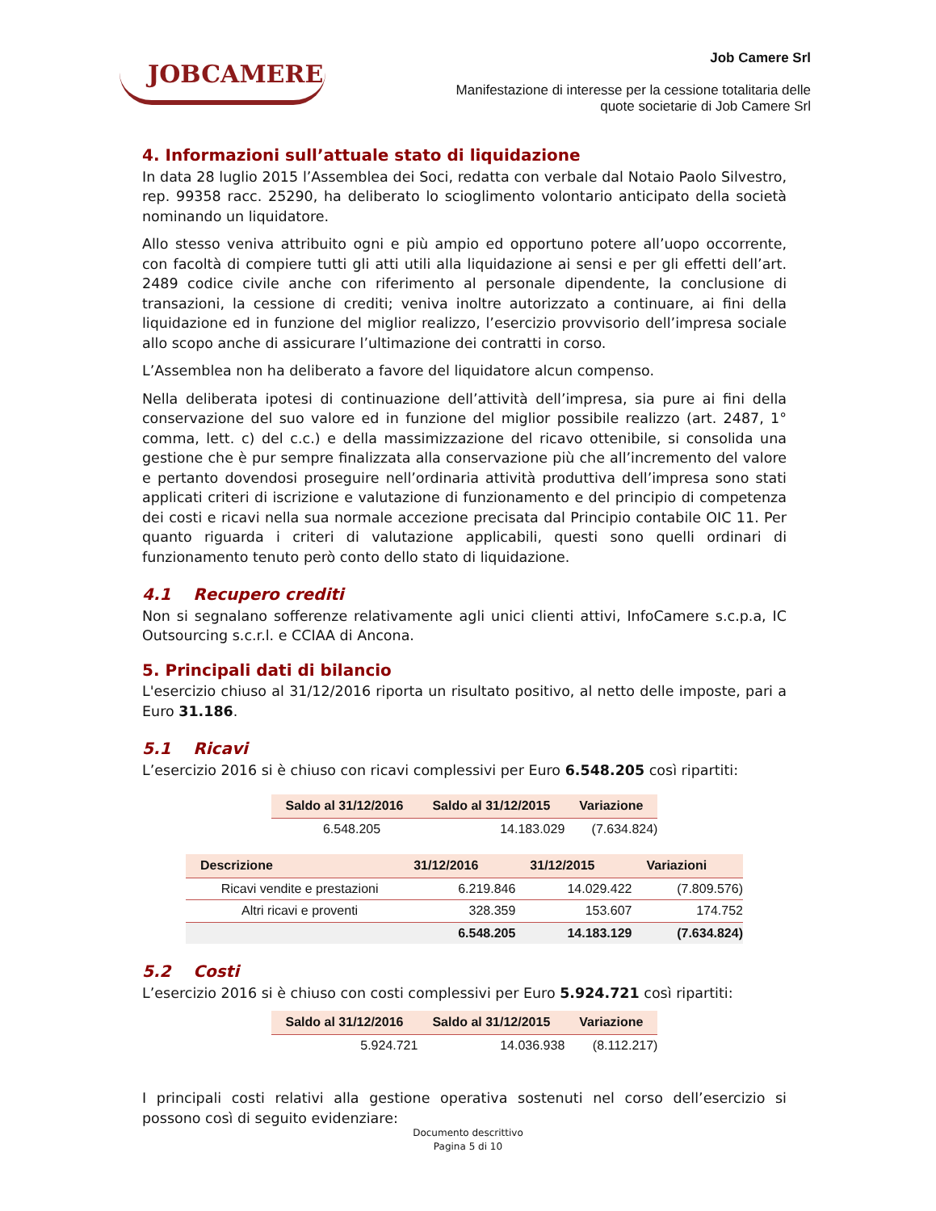JOBCAMERE
Job Camere Srl
Manifestazione di interesse per la cessione totalitaria delle
quote societarie di Job Camere Srl
4. Informazioni sull’attuale stato di liquidazione
In data 28 luglio 2015 l’Assemblea dei Soci, redatta con verbale dal Notaio Paolo Silvestro, rep. 99358 racc. 25290, ha deliberato lo scioglimento volontario anticipato della società nominando un liquidatore.
Allo stesso veniva attribuito ogni e più ampio ed opportuno potere all’uopo occorrente, con facoltà di compiere tutti gli atti utili alla liquidazione ai sensi e per gli effetti dell’art. 2489 codice civile anche con riferimento al personale dipendente, la conclusione di transazioni, la cessione di crediti; veniva inoltre autorizzato a continuare, ai fini della liquidazione ed in funzione del miglior realizzo, l’esercizio provvisorio dell’impresa sociale allo scopo anche di assicurare l’ultimazione dei contratti in corso.
L’Assemblea non ha deliberato a favore del liquidatore alcun compenso.
Nella deliberata ipotesi di continuazione dell’attività dell’impresa, sia pure ai fini della conservazione del suo valore ed in funzione del miglior possibile realizzo (art. 2487, 1° comma, lett. c) del c.c.) e della massimizzazione del ricavo ottenibile, si consolida una gestione che è pur sempre finalizzata alla conservazione più che all’incremento del valore e pertanto dovendosi proseguire nell’ordinaria attività produttiva dell’impresa sono stati applicati criteri di iscrizione e valutazione di funzionamento e del principio di competenza dei costi e ricavi nella sua normale accezione precisata dal Principio contabile OIC 11. Per quanto riguarda i criteri di valutazione applicabili, questi sono quelli ordinari di funzionamento tenuto però conto dello stato di liquidazione.
4.1 Recupero crediti
Non si segnalano sofferenze relativamente agli unici clienti attivi, InfoCamere s.c.p.a, IC Outsourcing s.c.r.l. e CCIAA di Ancona.
5. Principali dati di bilancio
L'esercizio chiuso al 31/12/2016 riporta un risultato positivo, al netto delle imposte, pari a Euro 31.186.
5.1 Ricavi
L’esercizio 2016 si è chiuso con ricavi complessivi per Euro 6.548.205 così ripartiti:
| Saldo al 31/12/2016 | Saldo al 31/12/2015 | Variazione |
| --- | --- | --- |
| 6.548.205 | 14.183.029 | (7.634.824) |
| Descrizione | 31/12/2016 | 31/12/2015 | Variazioni |
| --- | --- | --- | --- |
| Ricavi vendite e prestazioni | 6.219.846 | 14.029.422 | (7.809.576) |
| Altri ricavi e proventi | 328.359 | 153.607 | 174.752 |
| | 6.548.205 | 14.183.129 | (7.634.824) |
5.2 Costi
L’esercizio 2016 si è chiuso con costi complessivi per Euro 5.924.721 così ripartiti:
| Saldo al 31/12/2016 | Saldo al 31/12/2015 | Variazione |
| --- | --- | --- |
| 5.924.721 | 14.036.938 | (8.112.217) |
I principali costi relativi alla gestione operativa sostenuti nel corso dell’esercizio si possono così di seguito evidenziare:
Documento descrittivo
Pagina 5 di 10